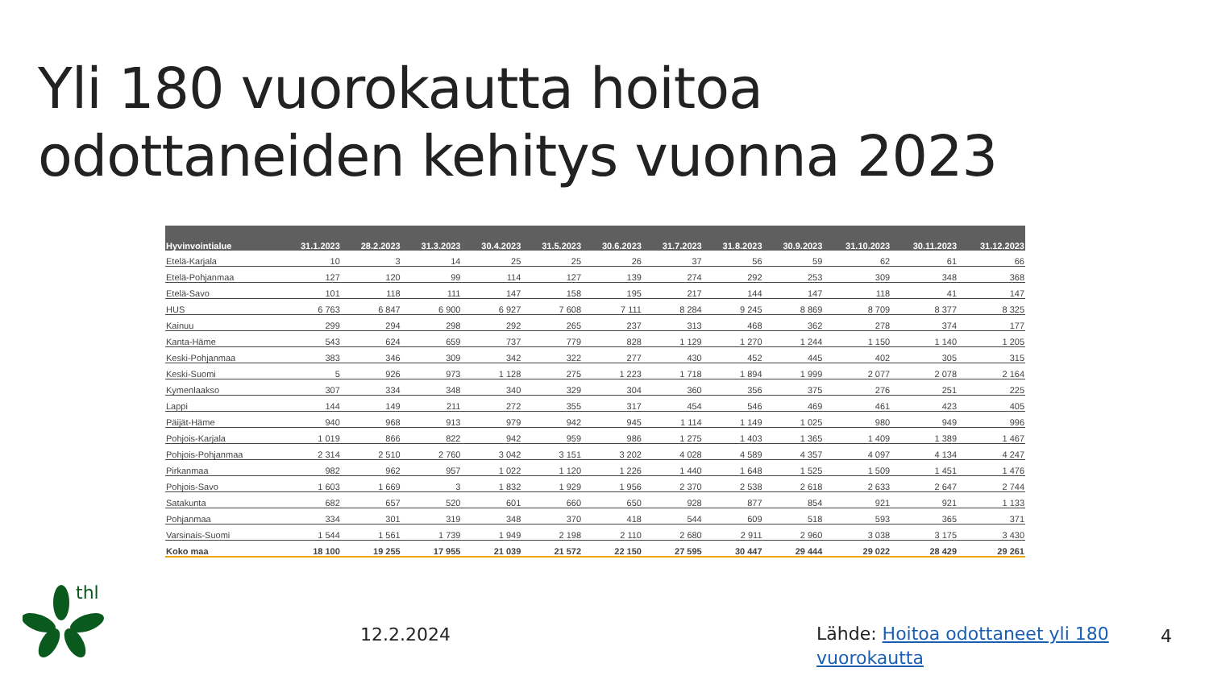Yli 180 vuorokautta hoitoa
odottaneiden kehitys vuonna 2023
| Hyvinvointialue | 31.1.2023 | 28.2.2023 | 31.3.2023 | 30.4.2023 | 31.5.2023 | 30.6.2023 | 31.7.2023 | 31.8.2023 | 30.9.2023 | 31.10.2023 | 30.11.2023 | 31.12.2023 |
| --- | --- | --- | --- | --- | --- | --- | --- | --- | --- | --- | --- | --- |
| Etelä-Karjala | 10 | 3 | 14 | 25 | 25 | 26 | 37 | 56 | 59 | 62 | 61 | 66 |
| Etelä-Pohjanmaa | 127 | 120 | 99 | 114 | 127 | 139 | 274 | 292 | 253 | 309 | 348 | 368 |
| Etelä-Savo | 101 | 118 | 111 | 147 | 158 | 195 | 217 | 144 | 147 | 118 | 41 | 147 |
| HUS | 6 763 | 6 847 | 6 900 | 6 927 | 7 608 | 7 111 | 8 284 | 9 245 | 8 869 | 8 709 | 8 377 | 8 325 |
| Kainuu | 299 | 294 | 298 | 292 | 265 | 237 | 313 | 468 | 362 | 278 | 374 | 177 |
| Kanta-Häme | 543 | 624 | 659 | 737 | 779 | 828 | 1 129 | 1 270 | 1 244 | 1 150 | 1 140 | 1 205 |
| Keski-Pohjanmaa | 383 | 346 | 309 | 342 | 322 | 277 | 430 | 452 | 445 | 402 | 305 | 315 |
| Keski-Suomi | 5 | 926 | 973 | 1 128 | 275 | 1 223 | 1 718 | 1 894 | 1 999 | 2 077 | 2 078 | 2 164 |
| Kymenlaakso | 307 | 334 | 348 | 340 | 329 | 304 | 360 | 356 | 375 | 276 | 251 | 225 |
| Lappi | 144 | 149 | 211 | 272 | 355 | 317 | 454 | 546 | 469 | 461 | 423 | 405 |
| Päijät-Häme | 940 | 968 | 913 | 979 | 942 | 945 | 1 114 | 1 149 | 1 025 | 980 | 949 | 996 |
| Pohjois-Karjala | 1 019 | 866 | 822 | 942 | 959 | 986 | 1 275 | 1 403 | 1 365 | 1 409 | 1 389 | 1 467 |
| Pohjois-Pohjanmaa | 2 314 | 2 510 | 2 760 | 3 042 | 3 151 | 3 202 | 4 028 | 4 589 | 4 357 | 4 097 | 4 134 | 4 247 |
| Pirkanmaa | 982 | 962 | 957 | 1 022 | 1 120 | 1 226 | 1 440 | 1 648 | 1 525 | 1 509 | 1 451 | 1 476 |
| Pohjois-Savo | 1 603 | 1 669 | 3 | 1 832 | 1 929 | 1 956 | 2 370 | 2 538 | 2 618 | 2 633 | 2 647 | 2 744 |
| Satakunta | 682 | 657 | 520 | 601 | 660 | 650 | 928 | 877 | 854 | 921 | 921 | 1 133 |
| Pohjanmaa | 334 | 301 | 319 | 348 | 370 | 418 | 544 | 609 | 518 | 593 | 365 | 371 |
| Varsinais-Suomi | 1 544 | 1 561 | 1 739 | 1 949 | 2 198 | 2 110 | 2 680 | 2 911 | 2 960 | 3 038 | 3 175 | 3 430 |
| Koko maa | 18 100 | 19 255 | 17 955 | 21 039 | 21 572 | 22 150 | 27 595 | 30 447 | 29 444 | 29 022 | 28 429 | 29 261 |
thl
12.2.2024
Lähde: Hoitoa odottaneet yli 180 vuorokautta
4